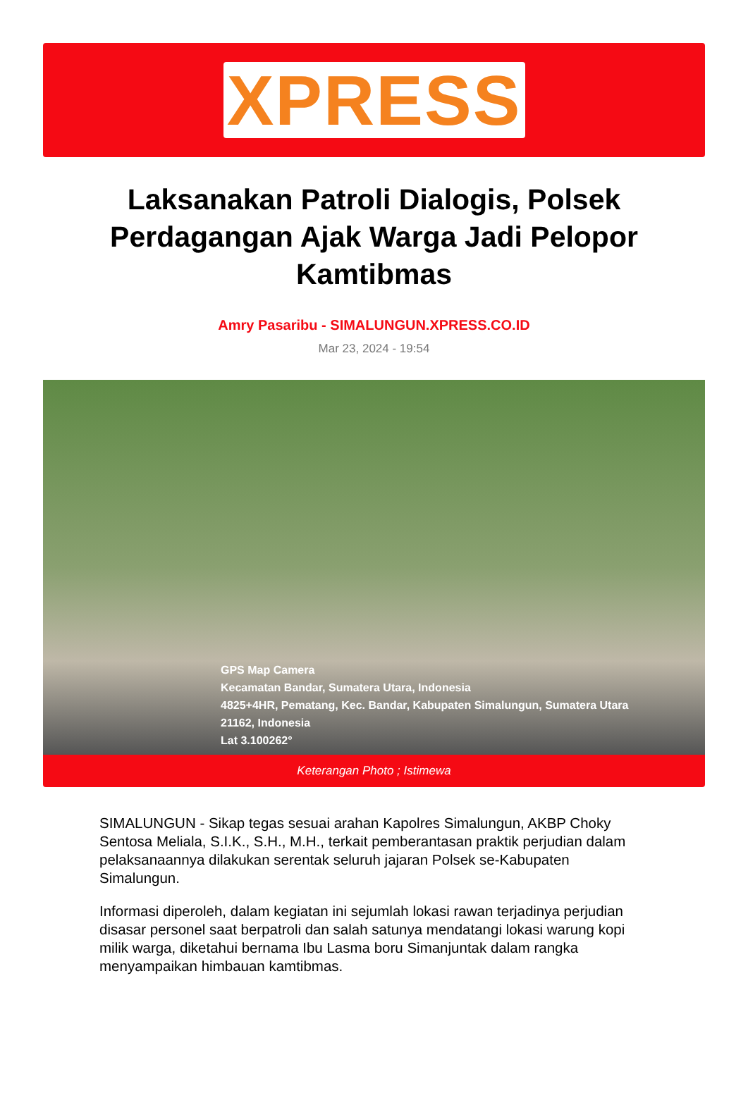XPRESS
Laksanakan Patroli Dialogis, Polsek Perdagangan Ajak Warga Jadi Pelopor Kamtibmas
Amry Pasaribu - SIMALUNGUN.XPRESS.CO.ID
Mar 23, 2024 - 19:54
GPS Map Camera
Kecamatan Bandar, Sumatera Utara, Indonesia
4825+4HR, Pematang, Kec. Bandar, Kabupaten Simalungun, Sumatera Utara
21162, Indonesia
Lat 3.100262°
Keterangan Photo ; Istimewa
SIMALUNGUN - Sikap tegas sesuai arahan Kapolres Simalungun, AKBP Choky Sentosa Meliala, S.I.K., S.H., M.H., terkait pemberantasan praktik perjudian dalam pelaksanaannya dilakukan serentak seluruh jajaran Polsek se-Kabupaten Simalungun.
Informasi diperoleh, dalam kegiatan ini sejumlah lokasi rawan terjadinya perjudian disasar personel saat berpatroli dan salah satunya mendatangi lokasi warung kopi milik warga, diketahui bernama Ibu Lasma boru Simanjuntak dalam rangka menyampaikan himbauan kamtibmas.